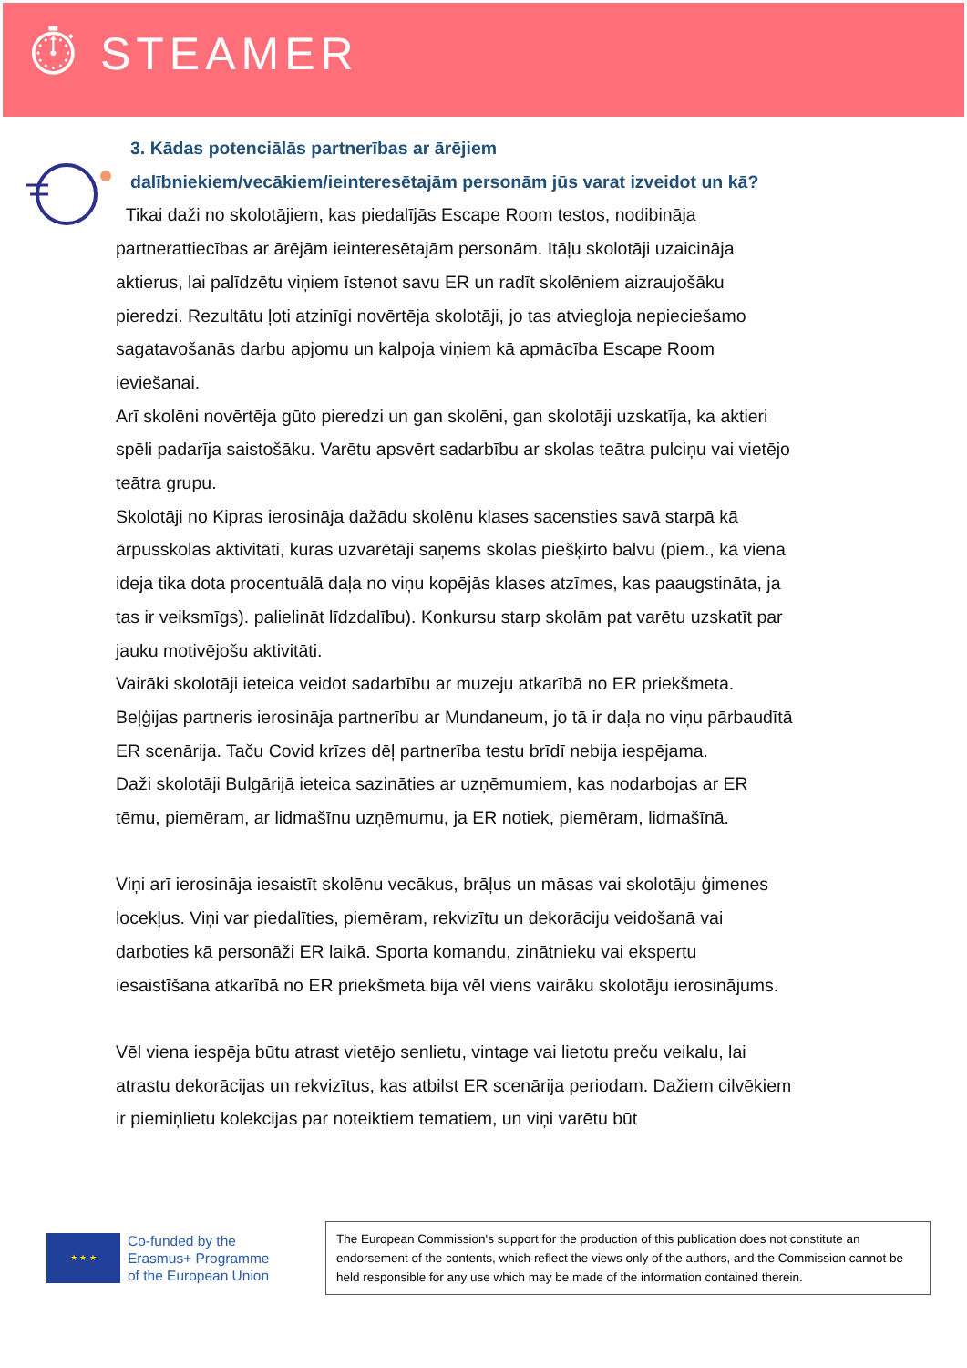⏱ STEAMER
3. Kādas potenciālās partnerības ar ārējiem dalībniekiem/vecākiem/ieinteresētajām personām jūs varat izveidot un kā?
Tikai daži no skolotājiem, kas piedalījās Escape Room testos, nodibināja partnerattiecības ar ārējām ieinteresētajām personām. Itāļu skolotāji uzaicināja aktierus, lai palīdzētu viņiem īstenot savu ER un radīt skolēniem aizraujošāku pieredzi. Rezultātu ļoti atzinīgi novērtēja skolotāji, jo tas atviegloja nepieciešamo sagatavošanās darbu apjomu un kalpoja viņiem kā apmācība Escape Room ieviešanai.
Arī skolēni novērtēja gūto pieredzi un gan skolēni, gan skolotāji uzskatīja, ka aktieri spēli padarīja saistošāku. Varētu apsvērt sadarbību ar skolas teātra pulciņu vai vietējo teātra grupu.
Skolotāji no Kipras ierosināja dažādu skolēnu klases sacensties savā starpā kā ārpusskolas aktivitāti, kuras uzvarētāji saņems skolas piešķirto balvu (piem., kā viena ideja tika dota procentuālā daļa no viņu kopējās klases atzīmes, kas paaugstināta, ja tas ir veiksmīgs). palielināt līdzdalību). Konkursu starp skolām pat varētu uzskatīt par jauku motivējošu aktivitāti.
Vairāki skolotāji ieteica veidot sadarbību ar muzeju atkarībā no ER priekšmeta. Beļģijas partneris ierosināja partnerību ar Mundaneum, jo tā ir daļa no viņu pārbaudītā ER scenārija. Taču Covid krīzes dēļ partnerība testu brīdī nebija iespējama.
Daži skolotāji Bulgārijā ieteica sazināties ar uzņēmumiem, kas nodarbojas ar ER tēmu, piemēram, ar lidmašīnu uzņēmumu, ja ER notiek, piemēram, lidmašīnā.
Viņi arī ierosināja iesaistīt skolēnu vecākus, brāļus un māsas vai skolotāju ģimenes locekļus. Viņi var piedalīties, piemēram, rekvizītu un dekorāciju veidošanā vai darboties kā personāži ER laikā. Sporta komandu, zinātnieku vai ekspertu iesaistīšana atkarībā no ER priekšmeta bija vēl viens vairāku skolotāju ierosinājums.
Vēl viena iespēja būtu atrast vietējo senlietu, vintage vai lietotu preču veikalu, lai atrastu dekorācijas un rekvizītus, kas atbilst ER scenārija periodam. Dažiem cilvēkiem ir piemiņlietu kolekcijas par noteiktiem tematiem, un viņi varētu būt
★ ★ ★
Co-funded by the
Erasmus+ Programme
of the European Union
The European Commission's support for the production of this publication does not constitute an endorsement of the contents, which reflect the views only of the authors, and the Commission cannot be held responsible for any use which may be made of the information contained therein.